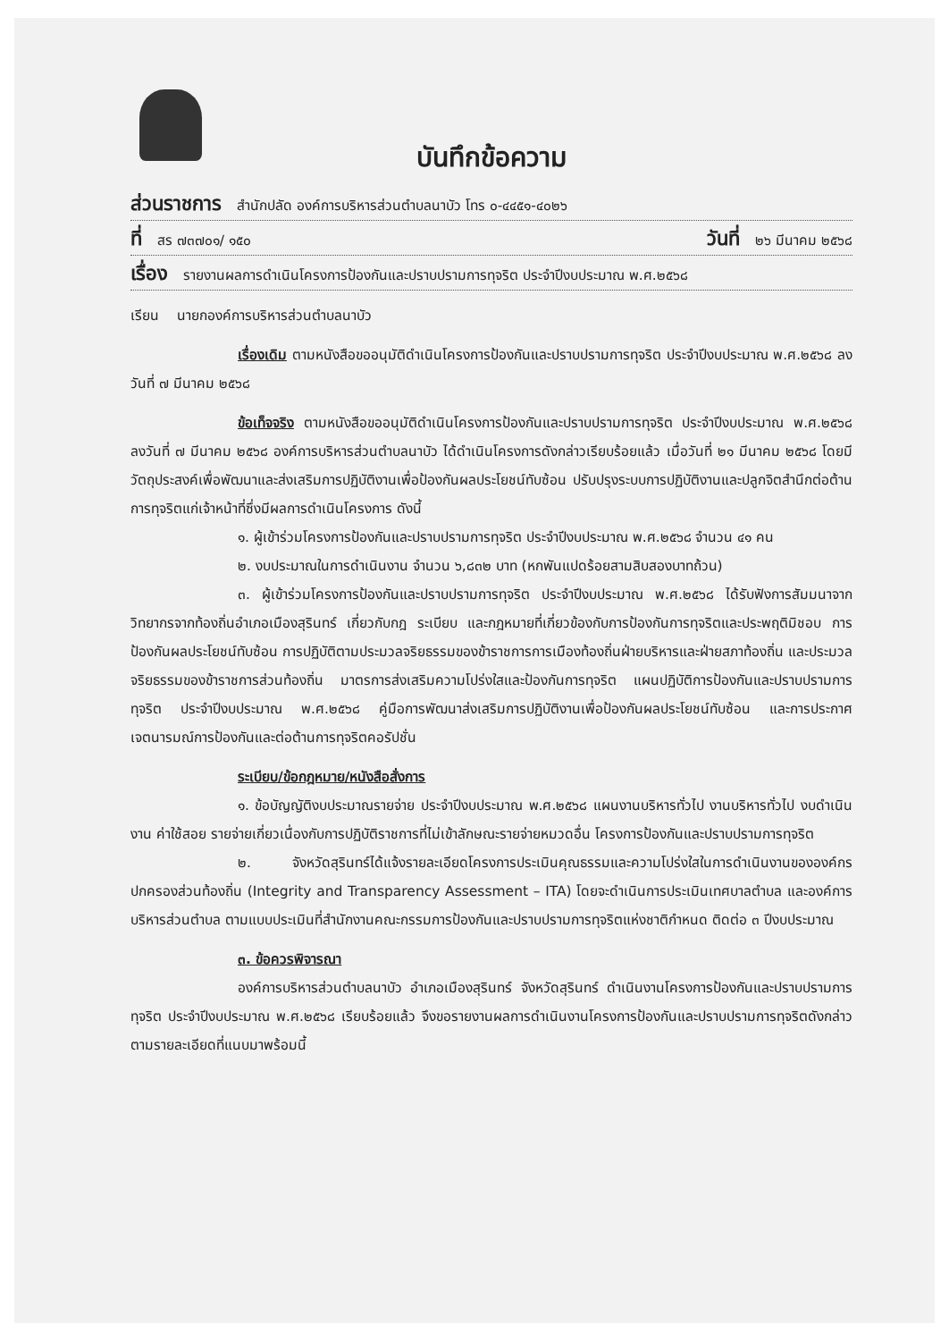บันทึกข้อความ
ส่วนราชการ สำนักปลัด องค์การบริหารส่วนตำบลนาบัว โทร ๐-๔๔๕๑-๔๐๒๖
ที่ สร ๗๓๗๐๑/ ๑๕๐ วันที่ ๒๖ มีนาคม ๒๕๖๘
เรื่อง รายงานผลการดำเนินโครงการป้องกันและปราบปรามการทุจริต ประจำปีงบประมาณ พ.ศ.๒๕๖๘
เรียน นายกองค์การบริหารส่วนตำบลนาบัว
เรื่องเดิม ตามหนังสือขออนุมัติดำเนินโครงการป้องกันและปราบปรามการทุจริต ประจำปีงบประมาณ พ.ศ.๒๕๖๘ ลงวันที่ ๗ มีนาคม ๒๕๖๘
ข้อเท็จจริง ตามหนังสือขออนุมัติดำเนินโครงการป้องกันและปราบปรามการทุจริต ประจำปีงบประมาณ พ.ศ.๒๕๖๘ ลงวันที่ ๗ มีนาคม ๒๕๖๘ องค์การบริหารส่วนตำบลนาบัว ได้ดำเนินโครงการดังกล่าวเรียบร้อยแล้ว เมื่อวันที่ ๒๑ มีนาคม ๒๕๖๘ โดยมีวัตถุประสงค์เพื่อพัฒนาและส่งเสริมการปฏิบัติงานเพื่อป้องกันผลประโยชน์ทับซ้อน ปรับปรุงระบบการปฏิบัติงานและปลูกจิตสำนึกต่อต้านการทุจริตแก่เจ้าหน้าที่ซึ่งมีผลการดำเนินโครงการ ดังนี้
๑. ผู้เข้าร่วมโครงการป้องกันและปราบปรามการทุจริต ประจำปีงบประมาณ พ.ศ.๒๕๖๘ จำนวน ๔๑ คน
๒. งบประมาณในการดำเนินงาน จำนวน ๖,๘๓๒ บาท (หกพันแปดร้อยสามสิบสองบาทถ้วน)
๓. ผู้เข้าร่วมโครงการป้องกันและปราบปรามการทุจริต ประจำปีงบประมาณ พ.ศ.๒๕๖๘ ได้รับฟังการสัมมนาจากวิทยากรจากท้องถิ่นอำเภอเมืองสุรินทร์ เกี่ยวกับกฎ ระเบียบ และกฎหมายที่เกี่ยวข้องกับการป้องกันการทุจริตและประพฤติมิชอบ การป้องกันผลประโยชน์ทับซ้อน การปฏิบัติตามประมวลจริยธรรมของข้าราชการการเมืองท้องถิ่นฝ่ายบริหารและฝ่ายสภาท้องถิ่น และประมวลจริยธรรมของข้าราชการส่วนท้องถิ่น มาตรการส่งเสริมความโปร่งใสและป้องกันการทุจริต แผนปฏิบัติการป้องกันและปราบปรามการทุจริต ประจำปีงบประมาณ พ.ศ.๒๕๖๘ คู่มือการพัฒนาส่งเสริมการปฏิบัติงานเพื่อป้องกันผลประโยชน์ทับซ้อน และการประกาศเจตนารมณ์การป้องกันและต่อต้านการทุจริตคอรัปชั่น
ระเบียบ/ข้อกฎหมาย/หนังสือสั่งการ
๑. ข้อบัญญัติงบประมาณรายจ่าย ประจำปีงบประมาณ พ.ศ.๒๕๖๘ แผนงานบริหารทั่วไป งานบริหารทั่วไป งบดำเนินงาน ค่าใช้สอย รายจ่ายเกี่ยวเนื่องกับการปฏิบัติราชการที่ไม่เข้าลักษณะรายจ่ายหมวดอื่น โครงการป้องกันและปราบปรามการทุจริต
๒. จังหวัดสุรินทร์ได้แจ้งรายละเอียดโครงการประเมินคุณธรรมและความโปร่งใสในการดำเนินงานขององค์กรปกครองส่วนท้องถิ่น (Integrity and Transparency Assessment – ITA) โดยจะดำเนินการประเมินเทศบาลตำบล และองค์การบริหารส่วนตำบล ตามแบบประเมินที่สำนักงานคณะกรรมการป้องกันและปราบปรามการทุจริตแห่งชาติกำหนด ติดต่อ ๓ ปีงบประมาณ
๓. ข้อควรพิจารณา
องค์การบริหารส่วนตำบลนาบัว อำเภอเมืองสุรินทร์ จังหวัดสุรินทร์ ดำเนินงานโครงการป้องกันและปราบปรามการทุจริต ประจำปีงบประมาณ พ.ศ.๒๕๖๘ เรียบร้อยแล้ว จึงขอรายงานผลการดำเนินงานโครงการป้องกันและปราบปรามการทุจริตดังกล่าว ตามรายละเอียดที่แนบมาพร้อมนี้